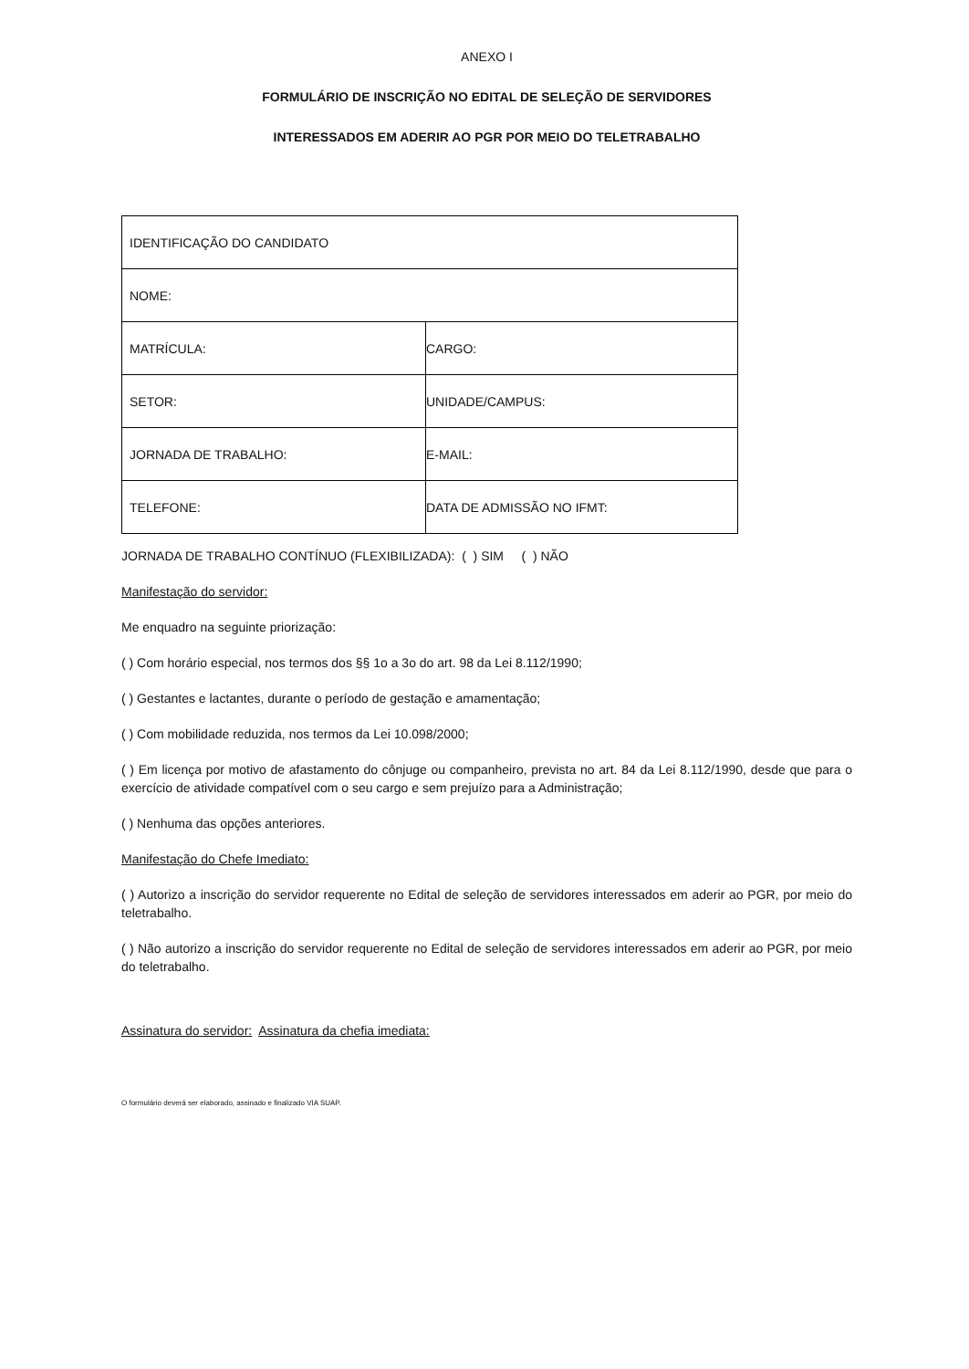ANEXO I
FORMULÁRIO DE INSCRIÇÃO NO EDITAL DE SELEÇÃO DE SERVIDORES
INTERESSADOS EM ADERIR AO PGR POR MEIO DO TELETRABALHO
| IDENTIFICAÇÃO DO CANDIDATO | |
| NOME: | |
| MATRÍCULA: | CARGO: |
| SETOR: | UNIDADE/CAMPUS: |
| JORNADA DE TRABALHO: | E-MAIL: |
| TELEFONE: | DATA DE ADMISSÃO NO IFMT: |
JORNADA DE TRABALHO CONTÍNUO (FLEXIBILIZADA): ( ) SIM ( ) NÃO
Manifestação do servidor:
Me enquadro na seguinte priorização:
( ) Com horário especial, nos termos dos §§ 1o a 3o do art. 98 da Lei 8.112/1990;
( ) Gestantes e lactantes, durante o período de gestação e amamentação;
( ) Com mobilidade reduzida, nos termos da Lei 10.098/2000;
( ) Em licença por motivo de afastamento do cônjuge ou companheiro, prevista no art. 84 da Lei 8.112/1990, desde que para o exercício de atividade compatível com o seu cargo e sem prejuízo para a Administração;
( ) Nenhuma das opções anteriores.
Manifestação do Chefe Imediato:
( ) Autorizo a inscrição do servidor requerente no Edital de seleção de servidores interessados em aderir ao PGR, por meio do teletrabalho.
( ) Não autorizo a inscrição do servidor requerente no Edital de seleção de servidores interessados em aderir ao PGR, por meio do teletrabalho.
Assinatura do servidor: Assinatura da chefia imediata:
O formulário deverá ser elaborado, assinado e finalizado VIA SUAP.